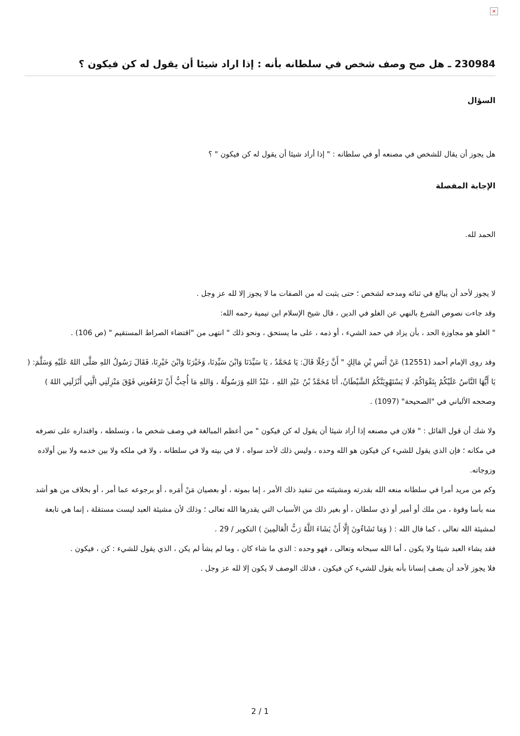×
230984 ـ هل صح وصف شخص في سلطانه بأنه : إذا اراد شيئا أن يقول له كن فيكون ؟
السؤال
هل يجوز أن يقال للشخص في مصنعه أو في سلطانه : " إذا أراد شيئا أن يقول له كن فيكون " ؟
الإجابة المفصلة
الحمد لله.
لا يجوز لأحد أن يبالغ في ثنائه ومدحه لشخص ؛ حتى يثبت له من الصفات ما لا يجوز إلا لله عز وجل .
وقد جاءت نصوص الشرع بالنهي عن الغلو في الدين ، قال شيخ الإسلام ابن تيمية رحمه الله:
" الغلو هو مجاوزة الحد ، بأن يزاد في حمد الشيء ، أو ذمه ، على ما يستحق ، ونحو ذلك " انتهى من "اقتضاء الصراط المستقيم " (ص 106) .
وقد روى الإمام أحمد (12551) عَنْ أَنَسِ بْنِ مَالِكٍ " أَنَّ رَجُلًا قَالَ: يَا مُحَمَّدُ ، يَا سَيِّدَنَا وَابْنَ سَيِّدِنَا، وَخَيْرَنَا وَابْنَ خَيْرِنَا، فَقَالَ رَسُولُ اللهِ صَلَّى اللهُ عَلَيْهِ وَسَلَّمَ: ( يَا أَيُّهَا النَّاسُ عَلَيْكُمْ بِتَقْوَاكُمْ، لَا يَسْتَهْوِيَنَّكُمُ الشَّيْطَانُ، أَنَا مُحَمَّدُ بْنُ عَبْدِ اللهِ ، عَبْدُ اللهِ وَرَسُولُهُ ، وَاللهِ مَا أُحِبُّ أَنْ تَرْفَعُونِي فَوْقَ مَنْزِلَتِي الَّتِي أَنْزَلَنِي اللهُ ) وصححه الألباني في "الصحيحة" (1097) .
ولا شك أن قول القائل : " فلان في مصنعه إذا أراد شيئا أن يقول له كن فيكون " من أعظم المبالغة في وصف شخص ما ، وتسلطه ، واقتداره على تصرفه في مكانه ؛ فإن الذي يقول للشيء كن فيكون هو الله وحده ، وليس ذلك لأحد سواه ، لا في بيته ولا في سلطانه ، ولا في ملكه ولا بين خدمه ولا بين أولاده وزوجاته.
وكم من مريد أمرا في سلطانه منعه الله بقدرته ومشيئته من تنفيذ ذلك الأمر ، إما بموته ، أو بعصيان مَنْ أَمَره ، أو برجوعه عما أمر ، أو بخلاف من هو أشد منه بأسا وقوة ، من ملك أو أمير أو ذي سلطان ، أو بغير ذلك من الأسباب التي يقدرها الله تعالى ؛ وذلك لأن مشيئة العبد ليست مستقلة ، إنما هي تابعة لمشيئة الله تعالى ، كما قال الله : ( وَمَا تَشَاءُونَ إِلَّا أَنْ يَشَاءَ اللَّهُ رَبُّ الْعَالَمِينَ ) التكوير / 29 .
فقد يشاء العبد شيئا ولا يكون ، أما الله سبحانه وتعالى ، فهو وحده : الذي ما شاء كان ، وما لم يشأ لم يكن ، الذي يقول للشيء : كن ، فيكون .
فلا يجوز لأحد أن يصف إنسانا بأنه يقول للشيء كن فيكون ، فذلك الوصف لا يكون إلا لله عز وجل .
2 / 1